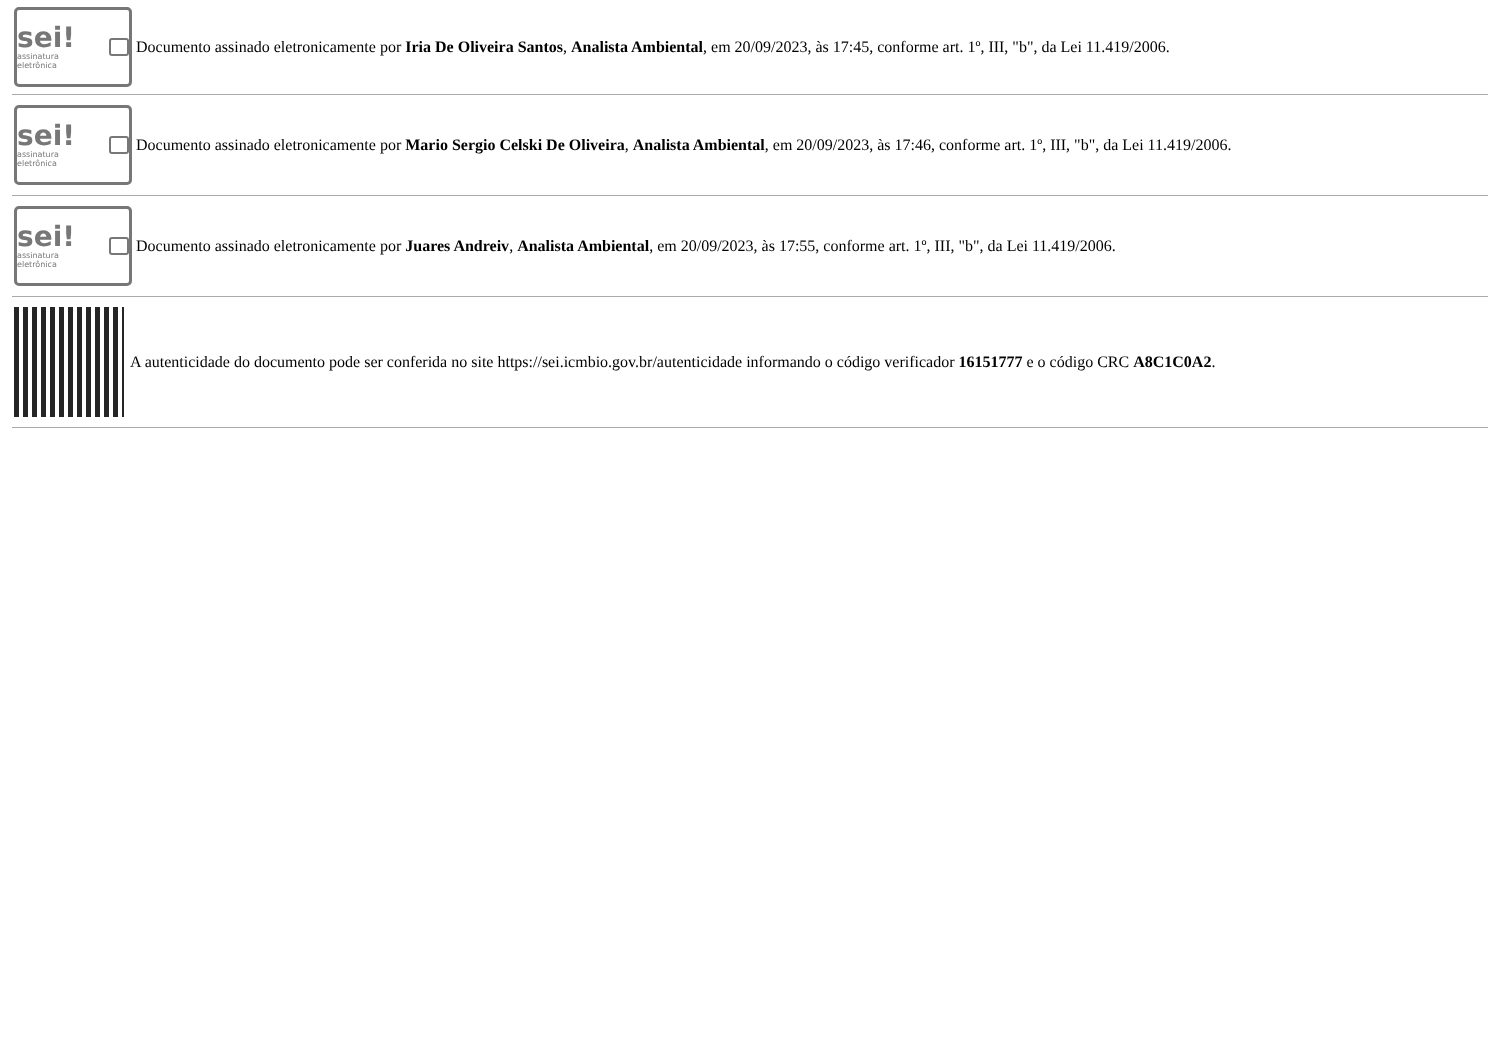sei!
assinatura eletrônica
Documento assinado eletronicamente por Iria De Oliveira Santos, Analista Ambiental, em 20/09/2023, às 17:45, conforme art. 1º, III, "b", da Lei 11.419/2006.
sei!
assinatura eletrônica
Documento assinado eletronicamente por Mario Sergio Celski De Oliveira, Analista Ambiental, em 20/09/2023, às 17:46, conforme art. 1º, III, "b", da Lei 11.419/2006.
sei!
assinatura eletrônica
Documento assinado eletronicamente por Juares Andreiv, Analista Ambiental, em 20/09/2023, às 17:55, conforme art. 1º, III, "b", da Lei 11.419/2006.
A autenticidade do documento pode ser conferida no site https://sei.icmbio.gov.br/autenticidade informando o código verificador 16151777 e o código CRC A8C1C0A2.